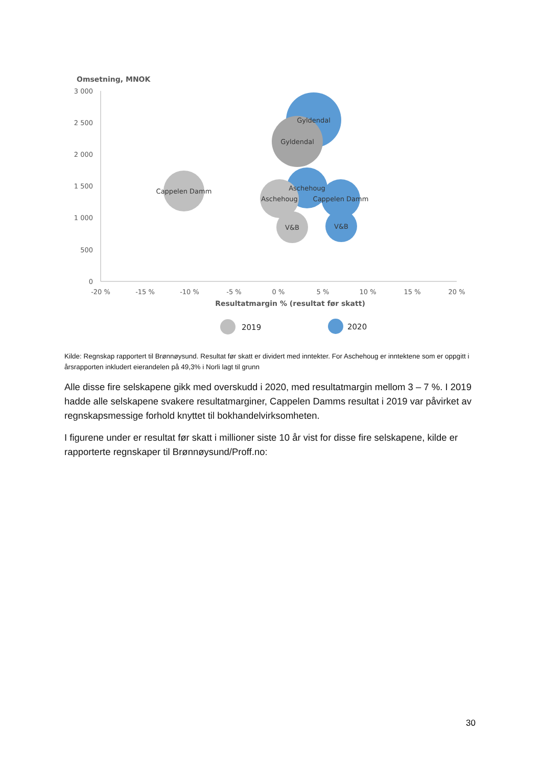Omsetning, MNOK
3 000
2 500
2 000
1 500
1 000
500
0
-20 %
-15 %
-10 %
-5 %
0 %
5 %
10 %
15 %
20 %
Resultatmargin % (resultat før skatt)
Gyldendal
Gyldendal
Cappelen Damm
Aschehoug
Cappelen Damm
Aschehoug
V&B
V&B
2019
2020
Kilde: Regnskap rapportert til Brønnøysund. Resultat før skatt er dividert med inntekter. For Aschehoug er inntektene som er oppgitt i årsrapporten inkludert eierandelen på 49,3% i Norli lagt til grunn
Alle disse fire selskapene gikk med overskudd i 2020, med resultatmargin mellom 3 – 7 %. I 2019 hadde alle selskapene svakere resultatmarginer, Cappelen Damms resultat i 2019 var påvirket av regnskapsmessige forhold knyttet til bokhandelvirksomheten.
I figurene under er resultat før skatt i millioner siste 10 år vist for disse fire selskapene, kilde er rapporterte regnskaper til Brønnøysund/Proff.no:
30